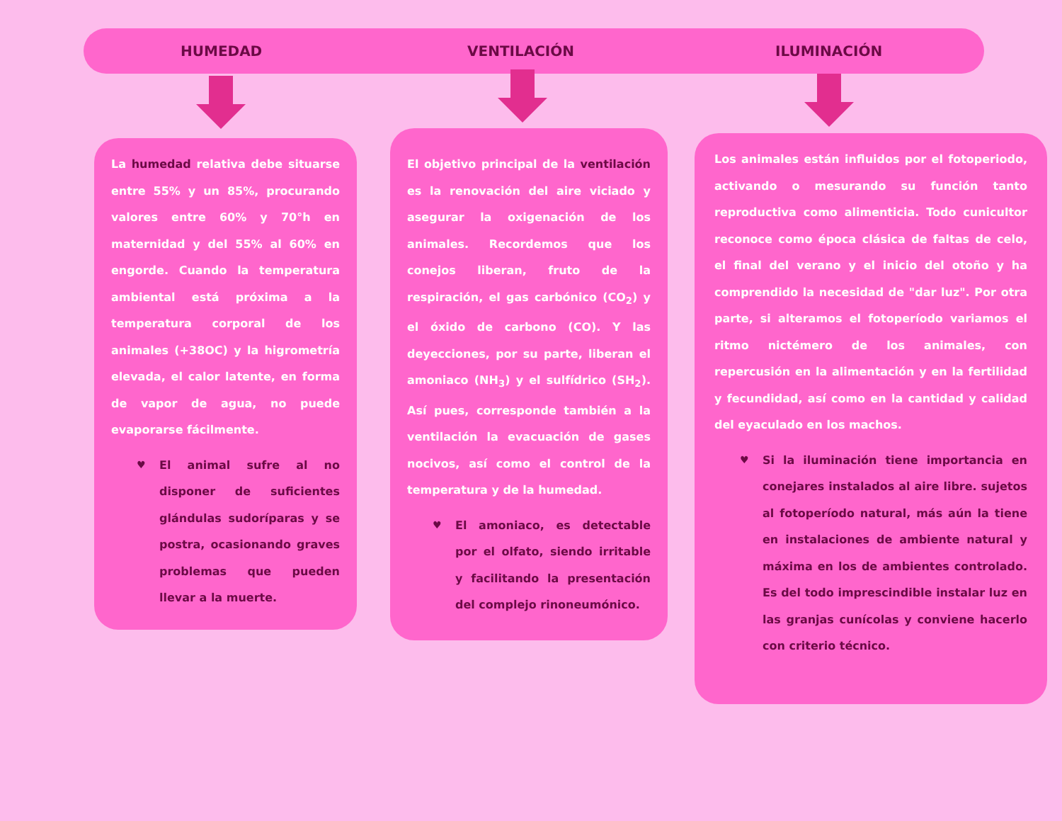HUMEDAD VENTILACIÓN ILUMINACIÓN
La humedad relativa debe situarse entre 55% y un 85%, procurando valores entre 60% y 70°h en maternidad y del 55% al 60% en engorde. Cuando la temperatura ambiental está próxima a la temperatura corporal de los animales (+38OC) y la higrometría elevada, el calor latente, en forma de vapor de agua, no puede evaporarse fácilmente.
♥ El animal sufre al no disponer de suficientes glándulas sudoríparas y se postra, ocasionando graves problemas que pueden llevar a la muerte.
El objetivo principal de la ventilación es la renovación del aire viciado y asegurar la oxigenación de los animales. Recordemos que los conejos liberan, fruto de la respiración, el gas carbónico (CO<sub>2</sub>) y el óxido de carbono (CO). Y las deyecciones, por su parte, liberan el amoniaco (NH<sub>3</sub>) y el sulfídrico (SH<sub>2</sub>). Así pues, corresponde también a la ventilación la evacuación de gases nocivos, así como el control de la temperatura y de la humedad.
♥ El amoniaco, es detectable por el olfato, siendo irritable y facilitando la presentación del complejo rinoneumónico.
Los animales están influidos por el fotoperiodo, activando o mesurando su función tanto reproductiva como alimenticia. Todo cunicultor reconoce como época clásica de faltas de celo, el final del verano y el inicio del otoño y ha comprendido la necesidad de "dar luz". Por otra parte, si alteramos el fotoperíodo variamos el ritmo nictémero de los animales, con repercusión en la alimentación y en la fertilidad y fecundidad, así como en la cantidad y calidad del eyaculado en los machos.
♥ Si la iluminación tiene importancia en conejares instalados al aire libre. sujetos al fotoperíodo natural, más aún la tiene en instalaciones de ambiente natural y máxima en los de ambientes controlado. Es del todo imprescindible instalar luz en las granjas cunícolas y conviene hacerlo con criterio técnico.